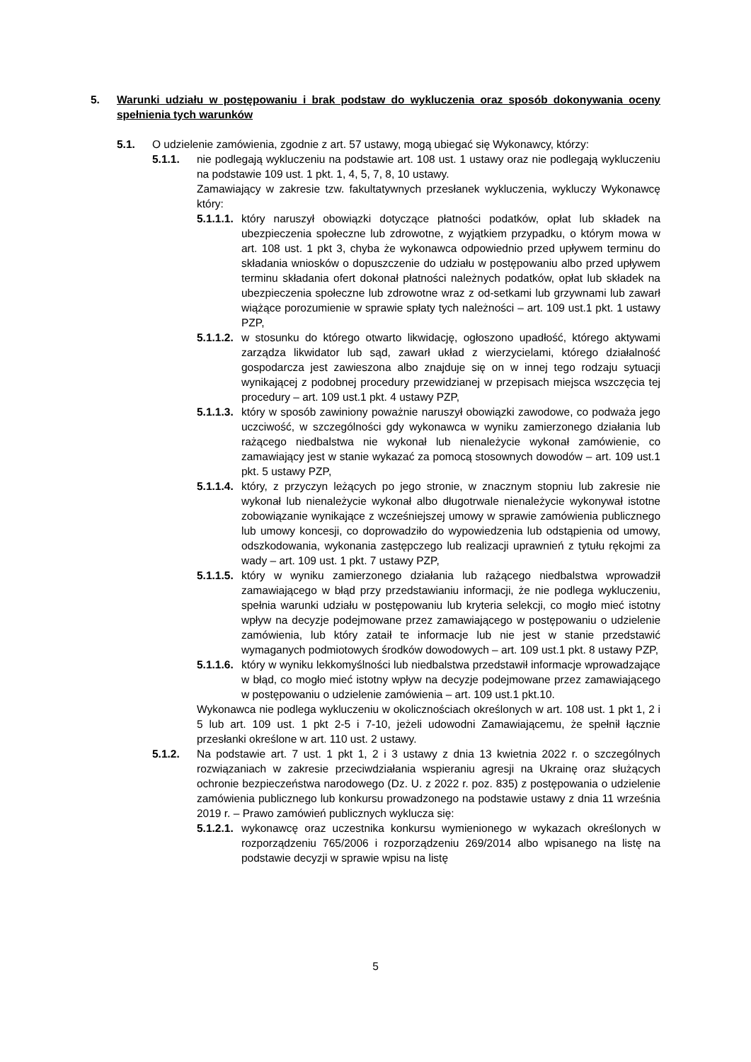5. Warunki udziału w postępowaniu i brak podstaw do wykluczenia oraz sposób dokonywania oceny spełnienia tych warunków
5.1. O udzielenie zamówienia, zgodnie z art. 57 ustawy, mogą ubiegać się Wykonawcy, którzy:
5.1.1. nie podlegają wykluczeniu na podstawie art. 108 ust. 1 ustawy oraz nie podlegają wykluczeniu na podstawie 109 ust. 1 pkt. 1, 4, 5, 7, 8, 10 ustawy.
Zamawiający w zakresie tzw. fakultatywnych przesłanek wykluczenia, wykluczy Wykonawcę który:
5.1.1.1. który naruszył obowiązki dotyczące płatności podatków, opłat lub składek na ubezpieczenia społeczne lub zdrowotne, z wyjątkiem przypadku, o którym mowa w art. 108 ust. 1 pkt 3, chyba że wykonawca odpowiednio przed upływem terminu do składania wniosków o dopuszczenie do udziału w postępowaniu albo przed upływem terminu składania ofert dokonał płatności należnych podatków, opłat lub składek na ubezpieczenia społeczne lub zdrowotne wraz z od-setkami lub grzywnami lub zawarł wiążące porozumienie w sprawie spłaty tych należności – art. 109 ust.1 pkt. 1 ustawy PZP,
5.1.1.2. w stosunku do którego otwarto likwidację, ogłoszono upadłość, którego aktywami zarządza likwidator lub sąd, zawarł układ z wierzycielami, którego działalność gospodarcza jest zawieszona albo znajduje się on w innej tego rodzaju sytuacji wynikającej z podobnej procedury przewidzianej w przepisach miejsca wszczęcia tej procedury – art. 109 ust.1 pkt. 4 ustawy PZP,
5.1.1.3. który w sposób zawiniony poważnie naruszył obowiązki zawodowe, co podważa jego uczciwość, w szczególności gdy wykonawca w wyniku zamierzonego działania lub rażącego niedbalstwa nie wykonał lub nienależycie wykonał zamówienie, co zamawiający jest w stanie wykazać za pomocą stosownych dowodów – art. 109 ust.1 pkt. 5 ustawy PZP,
5.1.1.4. który, z przyczyn leżących po jego stronie, w znacznym stopniu lub zakresie nie wykonał lub nienależycie wykonał albo długotrwale nienależycie wykonywał istotne zobowiązanie wynikające z wcześniejszej umowy w sprawie zamówienia publicznego lub umowy koncesji, co doprowadziło do wypowiedzenia lub odstąpienia od umowy, odszkodowania, wykonania zastępczego lub realizacji uprawnień z tytułu rękojmi za wady – art. 109 ust. 1 pkt. 7 ustawy PZP,
5.1.1.5. który w wyniku zamierzonego działania lub rażącego niedbalstwa wprowadził zamawiającego w błąd przy przedstawianiu informacji, że nie podlega wykluczeniu, spełnia warunki udziału w postępowaniu lub kryteria selekcji, co mogło mieć istotny wpływ na decyzje podejmowane przez zamawiającego w postępowaniu o udzielenie zamówienia, lub który zataił te informacje lub nie jest w stanie przedstawić wymaganych podmiotowych środków dowodowych – art. 109 ust.1 pkt. 8 ustawy PZP,
5.1.1.6. który w wyniku lekkomyślności lub niedbalstwa przedstawił informacje wprowadzające w błąd, co mogło mieć istotny wpływ na decyzje podejmowane przez zamawiającego w postępowaniu o udzielenie zamówienia – art. 109 ust.1 pkt.10.
Wykonawca nie podlega wykluczeniu w okolicznościach określonych w art. 108 ust. 1 pkt 1, 2 i 5 lub art. 109 ust. 1 pkt 2-5 i 7-10, jeżeli udowodni Zamawiającemu, że spełnił łącznie przesłanki określone w art. 110 ust. 2 ustawy.
5.1.2. Na podstawie art. 7 ust. 1 pkt 1, 2 i 3 ustawy z dnia 13 kwietnia 2022 r. o szczególnych rozwiązaniach w zakresie przeciwdziałania wspieraniu agresji na Ukrainę oraz służących ochronie bezpieczeństwa narodowego (Dz. U. z 2022 r. poz. 835) z postępowania o udzielenie zamówienia publicznego lub konkursu prowadzonego na podstawie ustawy z dnia 11 września 2019 r. – Prawo zamówień publicznych wyklucza się:
5.1.2.1. wykonawcę oraz uczestnika konkursu wymienionego w wykazach określonych w rozporządzeniu 765/2006 i rozporządzeniu 269/2014 albo wpisanego na listę na podstawie decyzji w sprawie wpisu na listę
5